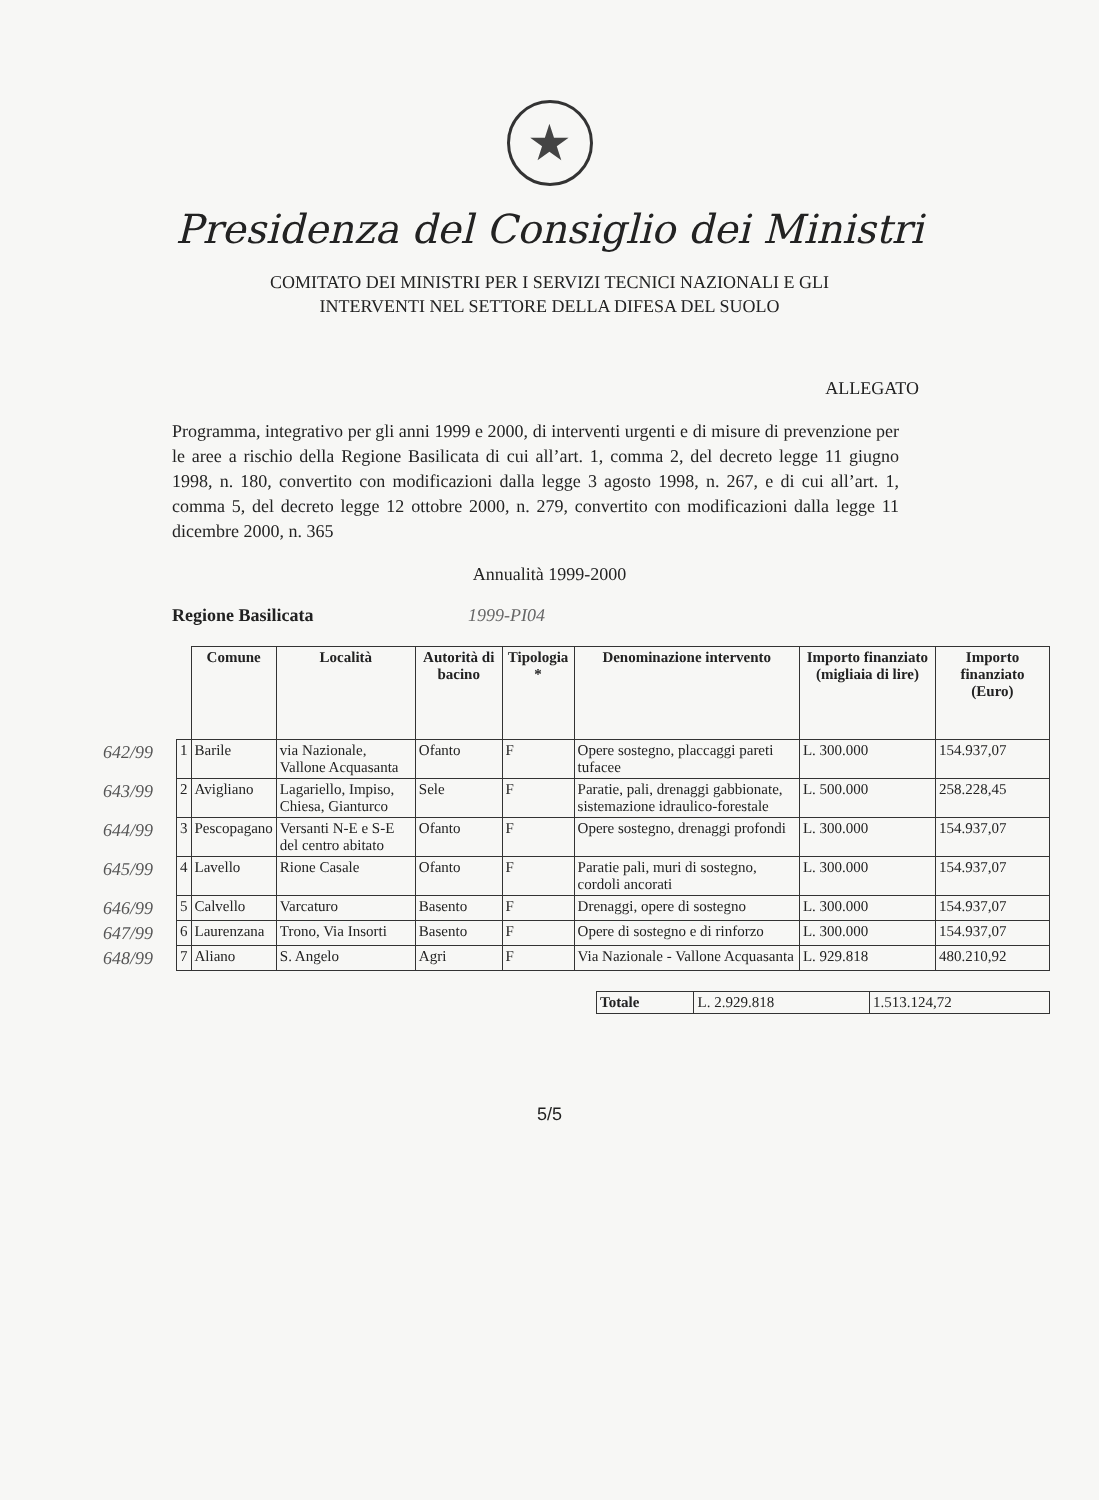★
Presidenza del Consiglio dei Ministri
COMITATO DEI MINISTRI PER I SERVIZI TECNICI NAZIONALI E GLI
INTERVENTI NEL SETTORE DELLA DIFESA DEL SUOLO
ALLEGATO
Programma, integrativo per gli anni 1999 e 2000, di interventi urgenti e di misure di prevenzione per le aree a rischio della Regione Basilicata di cui all’art. 1, comma 2, del decreto legge 11 giugno 1998, n. 180, convertito con modificazioni dalla legge 3 agosto 1998, n. 267, e di cui all’art. 1, comma 5, del decreto legge 12 ottobre 2000, n. 279, convertito con modificazioni dalla legge 11 dicembre 2000, n. 365
Annualità 1999-2000
Regione Basilicata 1999-PI04
| | | Comune | Località | Autorità di bacino | Tipologia * | Denominazione intervento | Importo finanziato (migliaia di lire) | Importo finanziato (Euro) |
| 642/99 | 1 | Barile | via Nazionale, Vallone Acquasanta | Ofanto | F | Opere sostegno, placcaggi pareti tufacee | L. 300.000 | 154.937,07 |
| 643/99 | 2 | Avigliano | Lagariello, Impiso, Chiesa, Gianturco | Sele | F | Paratie, pali, drenaggi gabbionate, sistemazione idraulico-forestale | L. 500.000 | 258.228,45 |
| 644/99 | 3 | Pescopagano | Versanti N-E e S-E del centro abitato | Ofanto | F | Opere sostegno, drenaggi profondi | L. 300.000 | 154.937,07 |
| 645/99 | 4 | Lavello | Rione Casale | Ofanto | F | Paratie pali, muri di sostegno, cordoli ancorati | L. 300.000 | 154.937,07 |
| 646/99 | 5 | Calvello | Varcaturo | Basento | F | Drenaggi, opere di sostegno | L. 300.000 | 154.937,07 |
| 647/99 | 6 | Laurenzana | Trono, Via Insorti | Basento | F | Opere di sostegno e di rinforzo | L. 300.000 | 154.937,07 |
| 648/99 | 7 | Aliano | S. Angelo | Agri | F | Via Nazionale - Vallone Acquasanta | L. 929.818 | 480.210,92 |
| Totale | L. 2.929.818 | 1.513.124,72 |
5/5